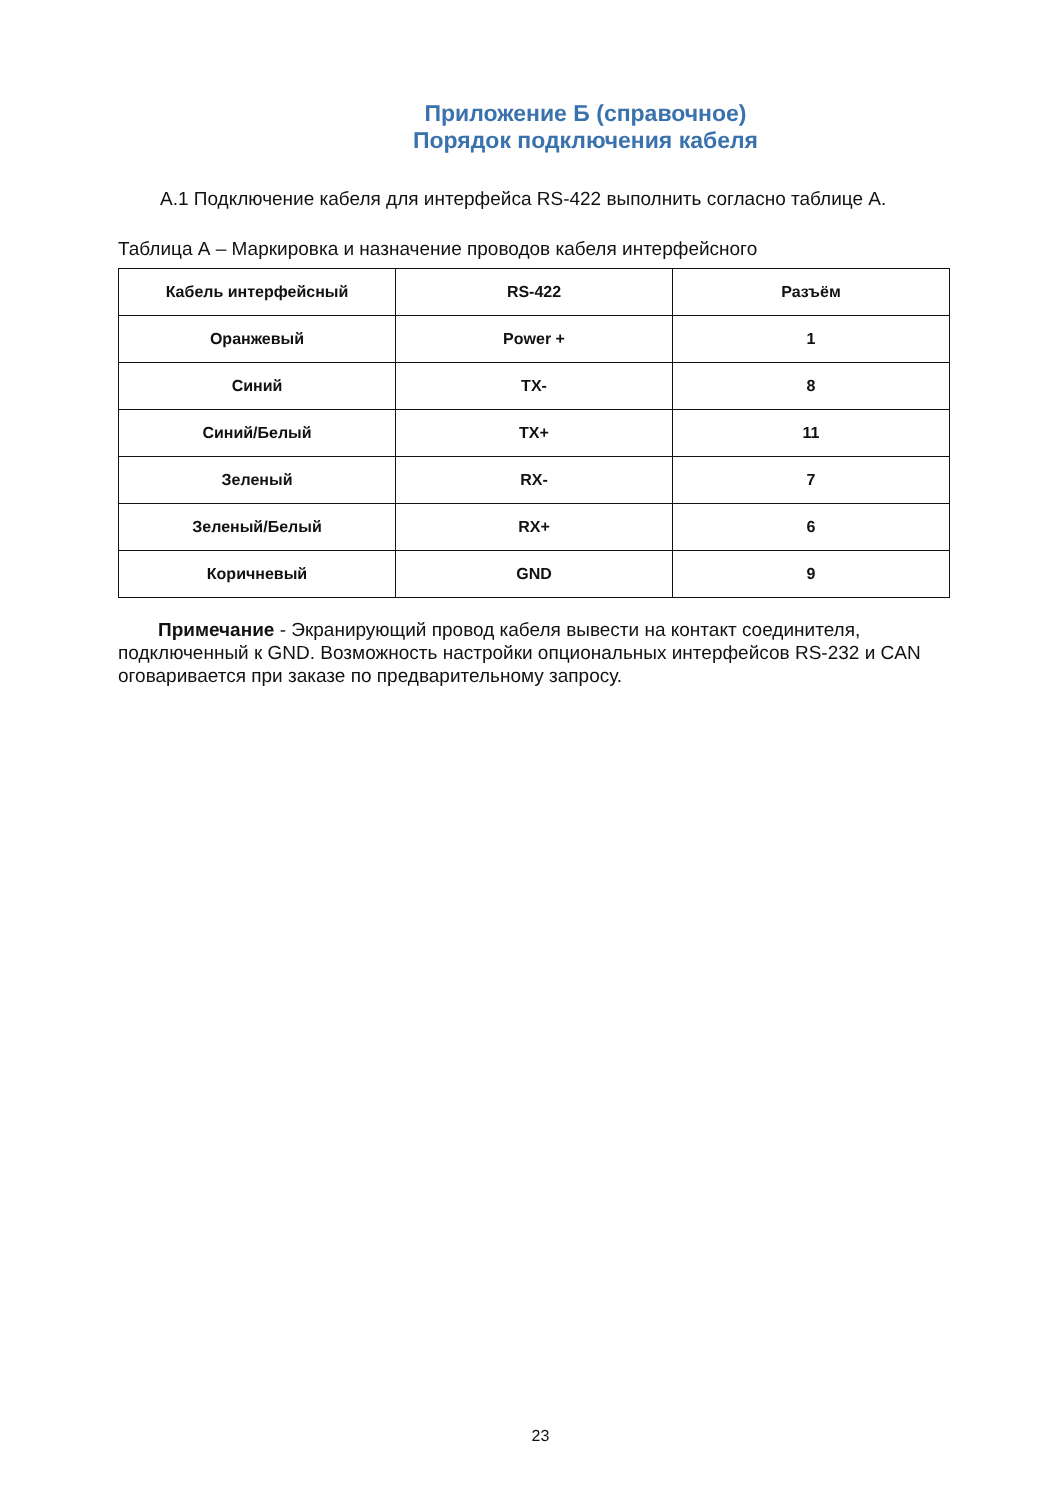Приложение Б (справочное)
Порядок подключения кабеля
А.1 Подключение кабеля для интерфейса RS-422 выполнить согласно таблице А.
Таблица А – Маркировка и назначение проводов кабеля интерфейсного
| Кабель интерфейсный | RS-422 | Разъём |
| Оранжевый | Power + | 1 |
| Синий | TX- | 8 |
| Синий/Белый | TX+ | 11 |
| Зеленый | RX- | 7 |
| Зеленый/Белый | RX+ | 6 |
| Коричневый | GND | 9 |
Примечание - Экранирующий провод кабеля вывести на контакт соединителя, подключенный к GND. Возможность настройки опциональных интерфейсов RS-232 и CAN оговаривается при заказе по предварительному запросу.
23